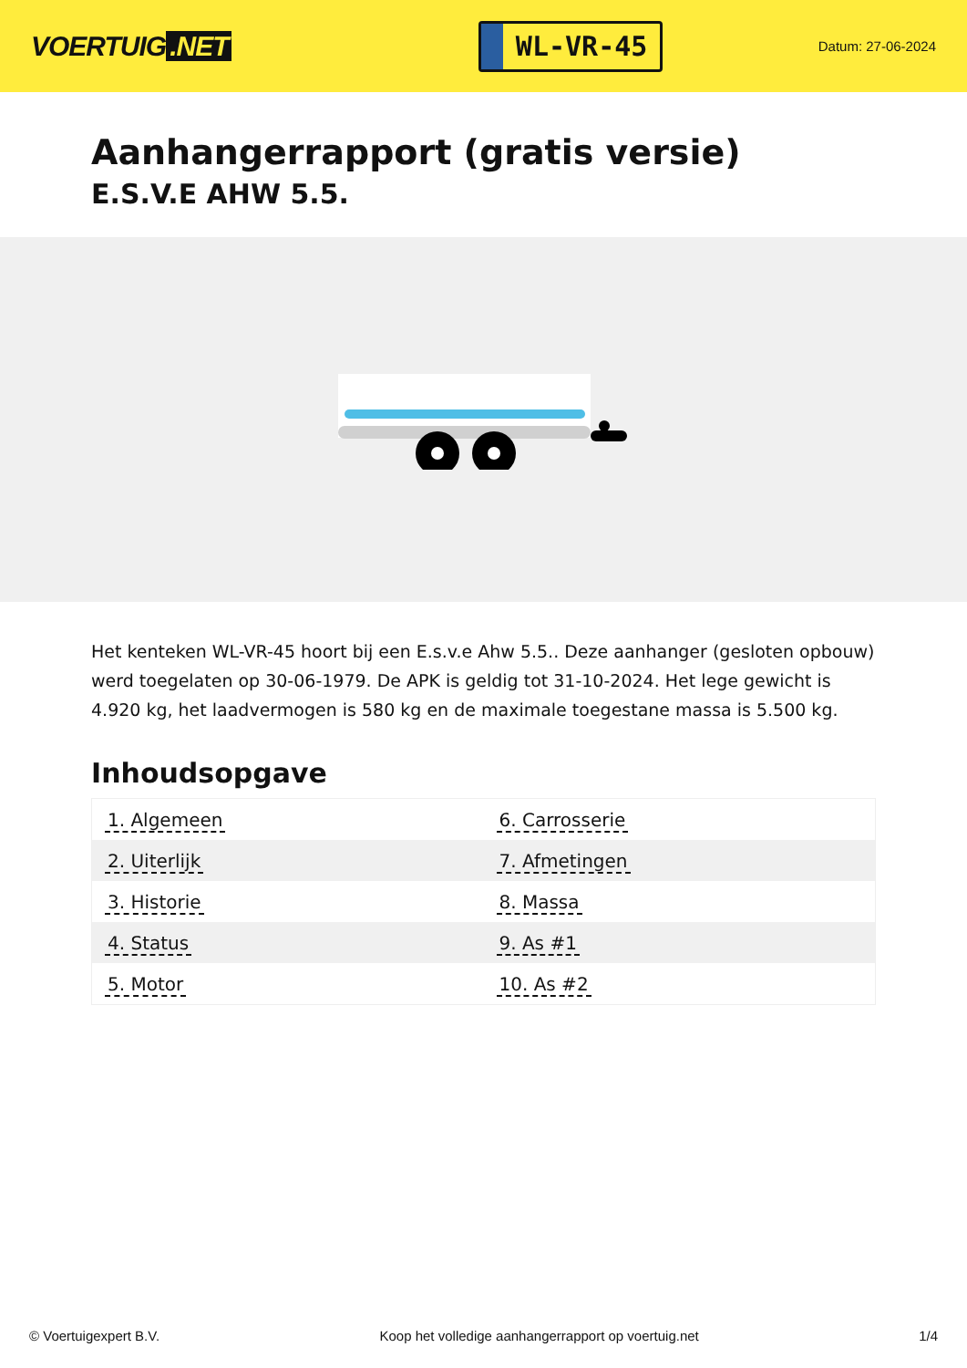VOERTUIG.NET
WL-VR-45
Datum: 27-06-2024
Aanhangerrapport (gratis versie)
E.S.V.E AHW 5.5.
Het kenteken WL-VR-45 hoort bij een E.s.v.e Ahw 5.5.. Deze aanhanger (gesloten opbouw) werd toegelaten op 30-06-1979. De APK is geldig tot 31-10-2024. Het lege gewicht is 4.920 kg, het laadvermogen is 580 kg en de maximale toegestane massa is 5.500 kg.
Inhoudsopgave
| 1. Algemeen | 6. Carrosserie |
| 2. Uiterlijk | 7. Afmetingen |
| 3. Historie | 8. Massa |
| 4. Status | 9. As #1 |
| 5. Motor | 10. As #2 |
© Voertuigexpert B.V. Koop het volledige aanhangerrapport op voertuig.net 1/4